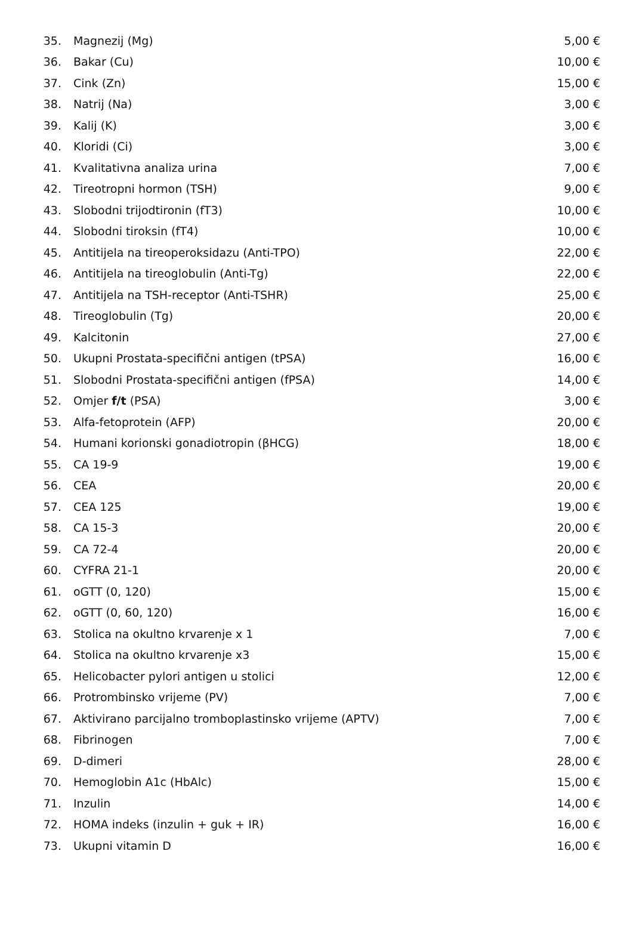| 35. | Magnezij (Mg) | 5,00 € |
| 36. | Bakar (Cu) | 10,00 € |
| 37. | Cink (Zn) | 15,00 € |
| 38. | Natrij (Na) | 3,00 € |
| 39. | Kalij (K) | 3,00 € |
| 40. | Kloridi (Ci) | 3,00 € |
| 41. | Kvalitativna analiza urina | 7,00 € |
| 42. | Tireotropni hormon (TSH) | 9,00 € |
| 43. | Slobodni trijodtironin (fT3) | 10,00 € |
| 44. | Slobodni tiroksin (fT4) | 10,00 € |
| 45. | Antitijela na tireoperoksidazu (Anti-TPO) | 22,00 € |
| 46. | Antitijela na tireoglobulin (Anti-Tg) | 22,00 € |
| 47. | Antitijela na TSH-receptor (Anti-TSHR) | 25,00 € |
| 48. | Tireoglobulin (Tg) | 20,00 € |
| 49. | Kalcitonin | 27,00 € |
| 50. | Ukupni Prostata-specifični antigen (tPSA) | 16,00 € |
| 51. | Slobodni Prostata-specifični antigen (fPSA) | 14,00 € |
| 52. | Omjer f/t (PSA) | 3,00 € |
| 53. | Alfa-fetoprotein (AFP) | 20,00 € |
| 54. | Humani korionski gonadiotropin (βHCG) | 18,00 € |
| 55. | CA 19-9 | 19,00 € |
| 56. | CEA | 20,00 € |
| 57. | CEA 125 | 19,00 € |
| 58. | CA 15-3 | 20,00 € |
| 59. | CA 72-4 | 20,00 € |
| 60. | CYFRA 21-1 | 20,00 € |
| 61. | oGTT (0, 120) | 15,00 € |
| 62. | oGTT (0, 60, 120) | 16,00 € |
| 63. | Stolica na okultno krvarenje x 1 | 7,00 € |
| 64. | Stolica na okultno krvarenje x3 | 15,00 € |
| 65. | Helicobacter pylori antigen u stolici | 12,00 € |
| 66. | Protrombinsko vrijeme (PV) | 7,00 € |
| 67. | Aktivirano parcijalno tromboplastinsko vrijeme (APTV) | 7,00 € |
| 68. | Fibrinogen | 7,00 € |
| 69. | D-dimeri | 28,00 € |
| 70. | Hemoglobin A1c (HbAlc) | 15,00 € |
| 71. | Inzulin | 14,00 € |
| 72. | HOMA indeks (inzulin + guk + IR) | 16,00 € |
| 73. | Ukupni vitamin D | 16,00 € |